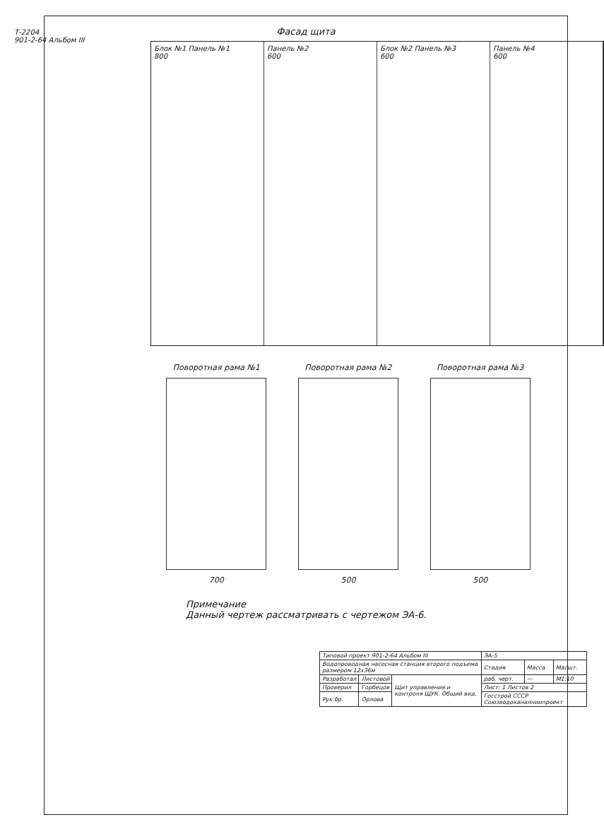Т-2204
901-2-64 Альбом III
Фасад щита
Блок №1 Панель №1
800
Панель №2
600
Блок №2 Панель №3
600
Панель №4
600
Поворотная рама №1
700
Поворотная рама №2
500
Поворотная рама №3
500
Примечание
Данный чертеж рассматривать с чертежом ЭА-6.
| Типовой проект 901-2-64 Альбом III | | | ЭА-5 | | |
| Водопроводная насосная станция второго подъема размером 12х36м | | | Стадия | Масса | Масшт. |
| Разработал | Листовой | Щит управления и контроля ЩУК. Общий вид. | раб. черт. | — | М1:10 |
| Проверил | Горбецов | | Лист: 1 Листов 2 | | |
| Рук.бр. | Орлова | | Госстрой СССР Союзводоканалниипроект | | |